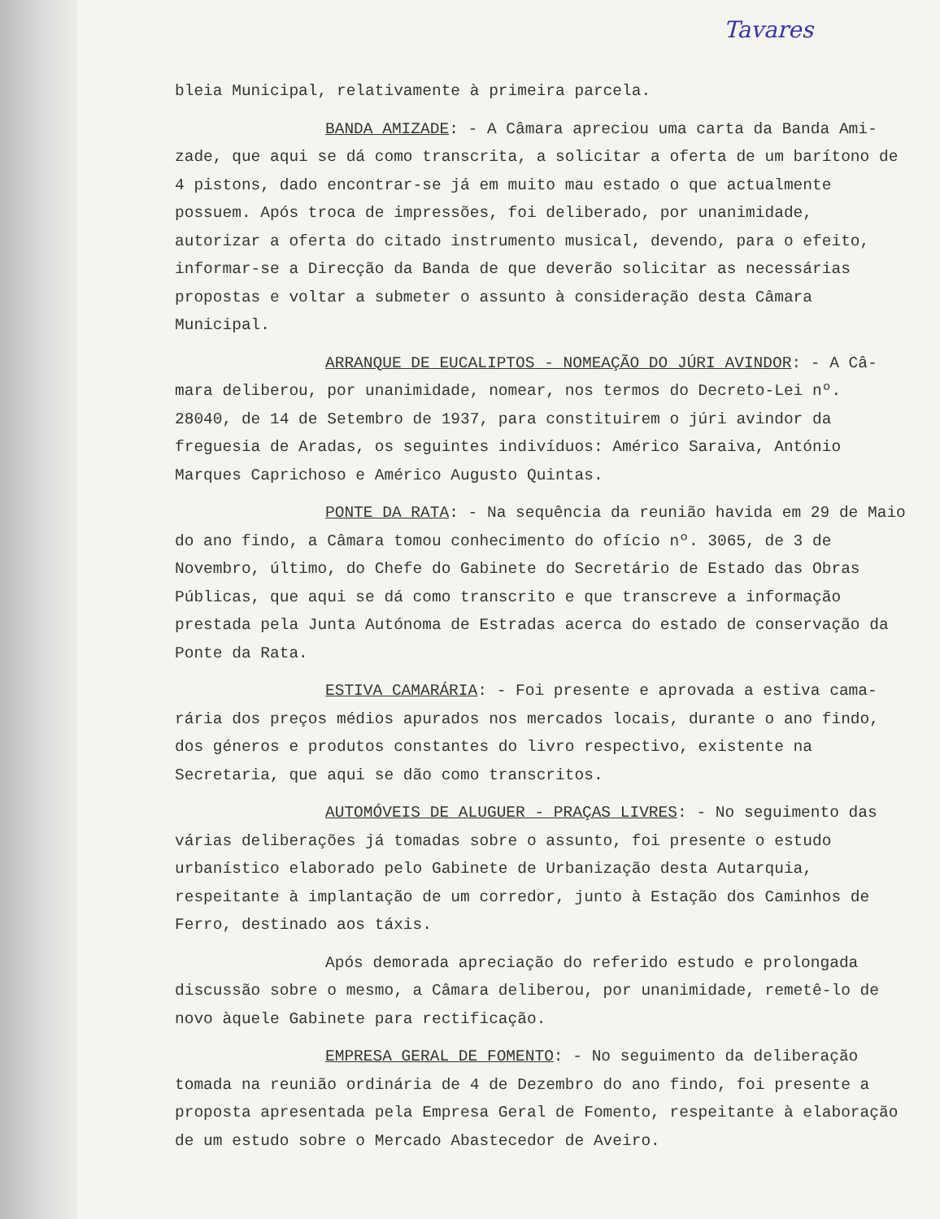Tavares
bleia Municipal, relativamente à primeira parcela.
BANDA AMIZADE: - A Câmara apreciou uma carta da Banda Ami-zade, que aqui se dá como transcrita, a solicitar a oferta de um barítono de 4 pistons, dado encontrar-se já em muito mau estado o que actualmente possuem. Após troca de impressões, foi deliberado, por unanimidade, autorizar a oferta do citado instrumento musical, devendo, para o efeito, informar-se a Direcção da Banda de que deverão solicitar as necessárias propostas e voltar a submeter o assunto à consideração desta Câmara Municipal.
ARRANQUE DE EUCALIPTOS - NOMEAÇÃO DO JÚRI AVINDOR: - A Câ-mara deliberou, por unanimidade, nomear, nos termos do Decreto-Lei nº. 28040, de 14 de Setembro de 1937, para constituirem o júri avindor da freguesia de Aradas, os seguintes indivíduos: Américo Saraiva, António Marques Caprichoso e Américo Augusto Quintas.
PONTE DA RATA: - Na sequência da reunião havida em 29 de Maio do ano findo, a Câmara tomou conhecimento do ofício nº. 3065, de 3 de Novembro, último, do Chefe do Gabinete do Secretário de Estado das Obras Públicas, que aqui se dá como transcrito e que transcreve a informação prestada pela Junta Autónoma de Estradas acerca do estado de conservação da Ponte da Rata.
ESTIVA CAMARÁRIA: - Foi presente e aprovada a estiva cama-rária dos preços médios apurados nos mercados locais, durante o ano findo, dos géneros e produtos constantes do livro respectivo, existente na Secretaria, que aqui se dão como transcritos.
AUTOMÓVEIS DE ALUGUER - PRAÇAS LIVRES: - No seguimento das várias deliberações já tomadas sobre o assunto, foi presente o estudo urbanístico elaborado pelo Gabinete de Urbanização desta Autarquia, respeitante à implantação de um corredor, junto à Estação dos Caminhos de Ferro, destinado aos táxis.
Após demorada apreciação do referido estudo e prolongada discussão sobre o mesmo, a Câmara deliberou, por unanimidade, remetê-lo de novo àquele Gabinete para rectificação.
EMPRESA GERAL DE FOMENTO: - No seguimento da deliberação tomada na reunião ordinária de 4 de Dezembro do ano findo, foi presente a proposta apresentada pela Empresa Geral de Fomento, respeitante à elaboração de um estudo sobre o Mercado Abastecedor de Aveiro.